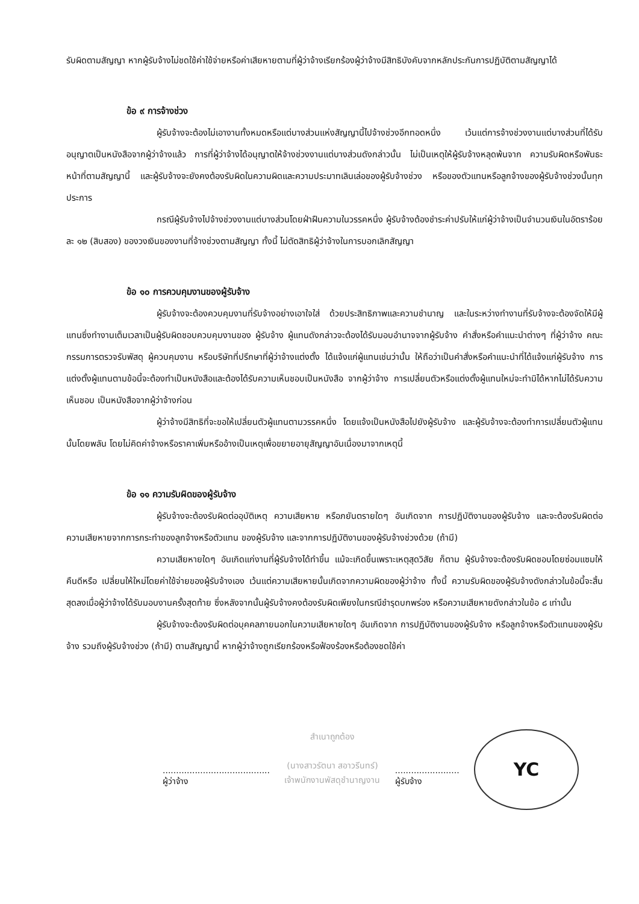รับผิดตามสัญญา หากผู้รับจ้างไม่ชดใช้ค่าใช้จ่ายหรือค่าเสียหายตามที่ผู้ว่าจ้างเรียกร้องผู้ว่าจ้างมีสิทธิบังคับจากหลักประกันการปฏิบัติตามสัญญาได้
ข้อ ๙ การจ้างช่วง
ผู้รับจ้างจะต้องไม่เอางานทั้งหมดหรือแต่บางส่วนแห่งสัญญานี้ไปจ้างช่วงอีกทอดหนึ่ง เว้นแต่การจ้างช่วงงานแต่บางส่วนที่ได้รับอนุญาตเป็นหนังสือจากผู้ว่าจ้างแล้ว การที่ผู้ว่าจ้างได้อนุญาตให้จ้างช่วงงานแต่บางส่วนดังกล่าวนั้น ไม่เป็นเหตุให้ผู้รับจ้างหลุดพ้นจาก ความรับผิดหรือพันธะหน้าที่ตามสัญญานี้ และผู้รับจ้างจะยังคงต้องรับผิดในความผิดและความประมาทเลินเล่อของผู้รับจ้างช่วง หรือของตัวแทนหรือลูกจ้างของผู้รับจ้างช่วงนั้นทุกประการ
กรณีผู้รับจ้างไปจ้างช่วงงานแต่บางส่วนโดยฝ่าฝืนความในวรรคหนึ่ง ผู้รับจ้างต้องชำระค่าปรับให้แก่ผู้ว่าจ้างเป็นจำนวนเงินในอัตราร้อยละ ๑๒ (สิบสอง) ของวงเงินของงานที่จ้างช่วงตามสัญญา ทั้งนี้ ไม่ตัดสิทธิผู้ว่าจ้างในการบอกเลิกสัญญา
ข้อ ๑๐ การควบคุมงานของผู้รับจ้าง
ผู้รับจ้างจะต้องควบคุมงานที่รับจ้างอย่างเอาใจใส่ ด้วยประสิทธิภาพและความชำนาญ และในระหว่างทำงานที่รับจ้างจะต้องจัดให้มีผู้แทนซึ่งทำงานเต็มเวลาเป็นผู้รับผิดชอบควบคุมงานของ ผู้รับจ้าง ผู้แทนดังกล่าวจะต้องได้รับมอบอำนาจจากผู้รับจ้าง คำสั่งหรือคำแนะนำต่างๆ ที่ผู้ว่าจ้าง คณะกรรมการตรวจรับพัสดุ ผู้ควบคุมงาน หรือบริษัทที่ปรึกษาที่ผู้ว่าจ้างแต่งตั้ง ได้แจ้งแก่ผู้แทนเช่นว่านั้น ให้ถือว่าเป็นคำสั่งหรือคำแนะนำที่ได้แจ้งแก่ผู้รับจ้าง การแต่งตั้งผู้แทนตามข้อนี้จะต้องทำเป็นหนังสือและต้องได้รับความเห็นชอบเป็นหนังสือ จากผู้ว่าจ้าง การเปลี่ยนตัวหรือแต่งตั้งผู้แทนใหม่จะทำมิได้หากไม่ได้รับความเห็นชอบ เป็นหนังสือจากผู้ว่าจ้างก่อน
ผู้ว่าจ้างมีสิทธิที่จะขอให้เปลี่ยนตัวผู้แทนตามวรรคหนึ่ง โดยแจ้งเป็นหนังสือไปยังผู้รับจ้าง และผู้รับจ้างจะต้องทำการเปลี่ยนตัวผู้แทนนั้นโดยพลัน โดยไม่คิดค่าจ้างหรือราคาเพิ่มหรืออ้างเป็นเหตุเพื่อขยายอายุสัญญาอันเนื่องมาจากเหตุนี้
ข้อ ๑๑ ความรับผิดของผู้รับจ้าง
ผู้รับจ้างจะต้องรับผิดต่ออุบัติเหตุ ความเสียหาย หรือภยันตรายใดๆ อันเกิดจาก การปฏิบัติงานของผู้รับจ้าง และจะต้องรับผิดต่อความเสียหายจากการกระทำของลูกจ้างหรือตัวแทน ของผู้รับจ้าง และจากการปฏิบัติงานของผู้รับจ้างช่วงด้วย (ถ้ามี)
ความเสียหายใดๆ อันเกิดแก่งานที่ผู้รับจ้างได้ทำขึ้น แม้จะเกิดขึ้นเพราะเหตุสุดวิสัย ก็ตาม ผู้รับจ้างจะต้องรับผิดชอบโดยซ่อมแซมให้คืนดีหรือ เปลี่ยนให้ใหม่โดยค่าใช้จ่ายของผู้รับจ้างเอง เว้นแต่ความเสียหายนั้นเกิดจากความผิดของผู้ว่าจ้าง ทั้งนี้ ความรับผิดของผู้รับจ้างดังกล่าวในข้อนี้จะสิ้นสุดลงเมื่อผู้ว่าจ้างได้รับมอบงานครั้งสุดท้าย ซึ่งหลังจากนั้นผู้รับจ้างคงต้องรับผิดเพียงในกรณีชำรุดบกพร่อง หรือความเสียหายดังกล่าวในข้อ ๘ เท่านั้น
ผู้รับจ้างจะต้องรับผิดต่อบุคคลภายนอกในความเสียหายใดๆ อันเกิดจาก การปฏิบัติงานของผู้รับจ้าง หรือลูกจ้างหรือตัวแทนของผู้รับจ้าง รวมถึงผู้รับจ้างช่วง (ถ้ามี) ตามสัญญานี้ หากผู้ว่าจ้างถูกเรียกร้องหรือฟ้องร้องหรือต้องชดใช้ค่า
........................................
ผู้ว่าจ้าง
สำเนาถูกต้อง
(นางสาวรัตนา สอาวรีนทร์)
เจ้าพนักงานพัสดุชำนาญงาน
........................
ผู้รับจ้าง
YC